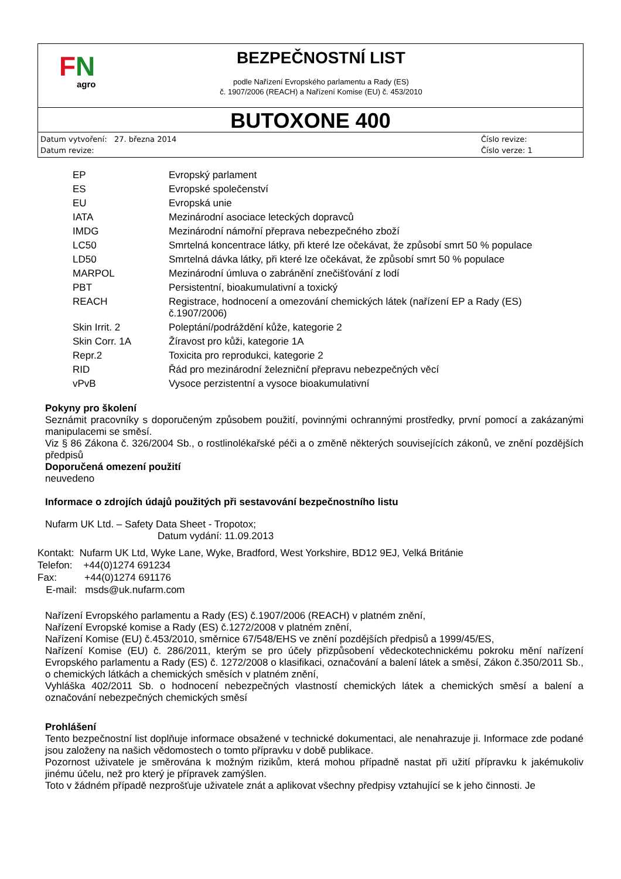FN
agro
BEZPEČNOSTNÍ LIST
podle Nařízení Evropského parlamentu a Rady (ES)
č. 1907/2006 (REACH) a Nařízení Komise (EU) č. 453/2010
BUTOXONE 400
Datum vytvoření: 27. března 2014
Datum revize:
Číslo revize:
Číslo verze: 1
| EP | Evropský parlament |
| ES | Evropské společenství |
| EU | Evropská unie |
| IATA | Mezinárodní asociace leteckých dopravců |
| IMDG | Mezinárodní námořní přeprava nebezpečného zboží |
| LC50 | Smrtelná koncentrace látky, při které lze očekávat, že způsobí smrt 50 % populace |
| LD50 | Smrtelná dávka látky, při které lze očekávat, že způsobí smrt 50 % populace |
| MARPOL | Mezinárodní úmluva o zabránění znečišťování z lodí |
| PBT | Persistentní, bioakumulativní a toxický |
| REACH | Registrace, hodnocení a omezování chemických látek (nařízení EP a Rady (ES) č.1907/2006) |
| Skin Irrit. 2 | Poleptání/podráždění kůže, kategorie 2 |
| Skin Corr. 1A | Žíravost pro kůži, kategorie 1A |
| Repr.2 | Toxicita pro reprodukci, kategorie 2 |
| RID | Řád pro mezinárodní železniční přepravu nebezpečných věcí |
| vPvB | Vysoce perzistentní a vysoce bioakumulativní |
Pokyny pro školení
Seznámit pracovníky s doporučeným způsobem použití, povinnými ochrannými prostředky, první pomocí a zakázanými manipulacemi se směsí.
Viz § 86 Zákona č. 326/2004 Sb., o rostlinolékařské péči a o změně některých souvisejících zákonů, ve znění pozdějších předpisů
Doporučená omezení použití
neuvedeno
Informace o zdrojích údajů použitých při sestavování bezpečnostního listu
Nufarm UK Ltd. – Safety Data Sheet - Tropotox;
Datum vydání: 11.09.2013
Kontakt: Nufarm UK Ltd, Wyke Lane, Wyke, Bradford, West Yorkshire, BD12 9EJ, Velká Británie
Telefon: +44(0)1274 691234
Fax: +44(0)1274 691176
E-mail: msds@uk.nufarm.com
Nařízení Evropského parlamentu a Rady (ES) č.1907/2006 (REACH) v platném znění,
Nařízení Evropské komise a Rady (ES) č.1272/2008 v platném znění,
Nařízení Komise (EU) č.453/2010, směrnice 67/548/EHS ve znění pozdějších předpisů a 1999/45/ES,
Nařízení Komise (EU) č. 286/2011, kterým se pro účely přizpůsobení vědeckotechnickému pokroku mění nařízení Evropského parlamentu a Rady (ES) č. 1272/2008 o klasifikaci, označování a balení látek a směsí, Zákon č.350/2011 Sb., o chemických látkách a chemických směsích v platném znění,
Vyhláška 402/2011 Sb. o hodnocení nebezpečných vlastností chemických látek a chemických směsí a balení a označování nebezpečných chemických směsí
Prohlášení
Tento bezpečnostní list doplňuje informace obsažené v technické dokumentaci, ale nenahrazuje ji. Informace zde podané jsou založeny na našich vědomostech o tomto přípravku v době publikace.
Pozornost uživatele je směrována k možným rizikům, která mohou případně nastat při užití přípravku k jakémukoliv jinému účelu, než pro který je přípravek zamýšlen.
Toto v žádném případě nezprošťuje uživatele znát a aplikovat všechny předpisy vztahující se k jeho činnosti. Je